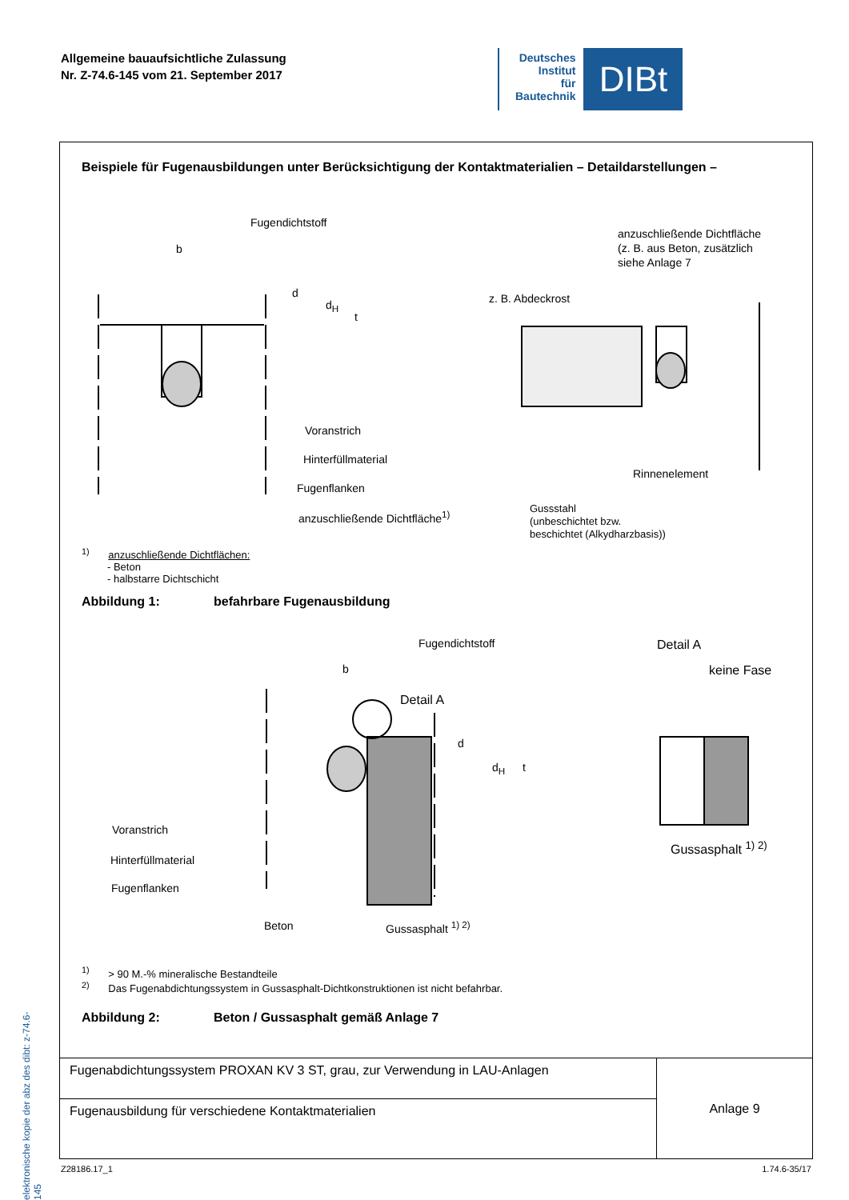Allgemeine bauaufsichtliche Zulassung
Nr. Z-74.6-145 vom 21. September 2017
Deutsches
Institut
für
Bautechnik
DIBt
elektronische kopie der abz des dibt: z-74.6-145
Beispiele für Fugenausbildungen unter Berücksichtigung der Kontaktmaterialien – Detaildarstellungen –
Fugendichtstoff
b
d
d<sub>H</sub>
t
Voranstrich
Hinterfüllmaterial
Fugenflanken
anzuschließende Dichtfläche<sup>1)</sup>
anzuschließende Dichtfläche
(z. B. aus Beton, zusätzlich
siehe Anlage 7
z. B. Abdeckrost
Rinnenelement
Gussstahl
(unbeschichtet bzw.
beschichtet (Alkydharzbasis))
<sup>1)</sup> anzuschließende Dichtflächen:
- Beton
- halbstarre Dichtschicht
Abbildung 1: befahrbare Fugenausbildung
Fugendichtstoff
b
Detail A
d
d<sub>H</sub> t
Voranstrich
Hinterfüllmaterial
Fugenflanken
Beton Gussasphalt <sup>1) 2)</sup>
Detail A
keine Fase
Gussasphalt <sup>1) 2)</sup>
<sup>1)</sup> > 90 M.-% mineralische Bestandteile
<sup>2)</sup> Das Fugenabdichtungssystem in Gussasphalt-Dichtkonstruktionen ist nicht befahrbar.
Abbildung 2: Beton / Gussasphalt gemäß Anlage 7
| Fugenabdichtungssystem PROXAN KV 3 ST, grau, zur Verwendung in LAU-Anlagen | Anlage 9 |
| Fugenausbildung für verschiedene Kontaktmaterialien | |
Z28186.17_1 1.74.6-35/17